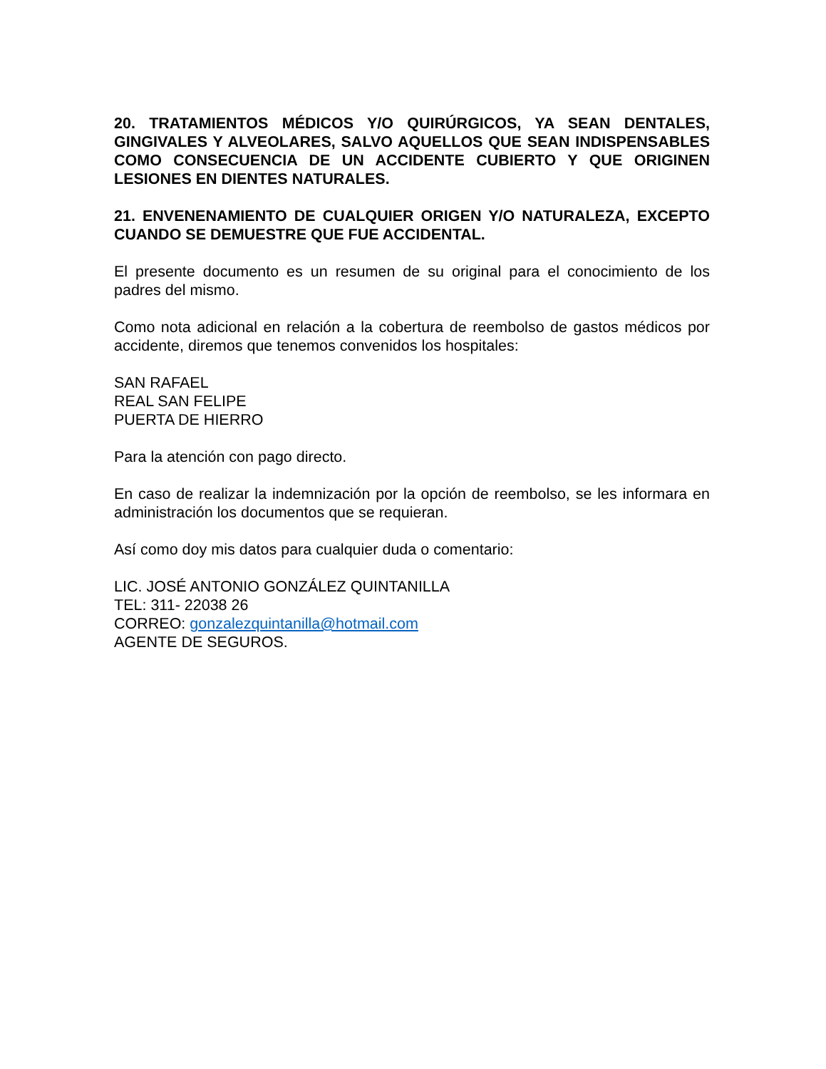20. TRATAMIENTOS MÉDICOS Y/O QUIRÚRGICOS, YA SEAN DENTALES, GINGIVALES Y ALVEOLARES, SALVO AQUELLOS QUE SEAN INDISPENSABLES COMO CONSECUENCIA DE UN ACCIDENTE CUBIERTO Y QUE ORIGINEN LESIONES EN DIENTES NATURALES.
21. ENVENENAMIENTO DE CUALQUIER ORIGEN Y/O NATURALEZA, EXCEPTO CUANDO SE DEMUESTRE QUE FUE ACCIDENTAL.
El presente documento es un resumen de su original para el conocimiento de los padres del mismo.
Como nota adicional en relación a la cobertura de reembolso de gastos médicos por accidente, diremos que tenemos convenidos los hospitales:
SAN RAFAEL
REAL SAN FELIPE
PUERTA DE HIERRO
Para la atención con pago directo.
En caso de realizar la indemnización por la opción de reembolso, se les informara en administración los documentos que se requieran.
Así como doy mis datos para cualquier duda o comentario:
LIC. JOSÉ ANTONIO GONZÁLEZ QUINTANILLA
TEL: 311- 22038 26
CORREO: gonzalezquintanilla@hotmail.com
AGENTE DE SEGUROS.